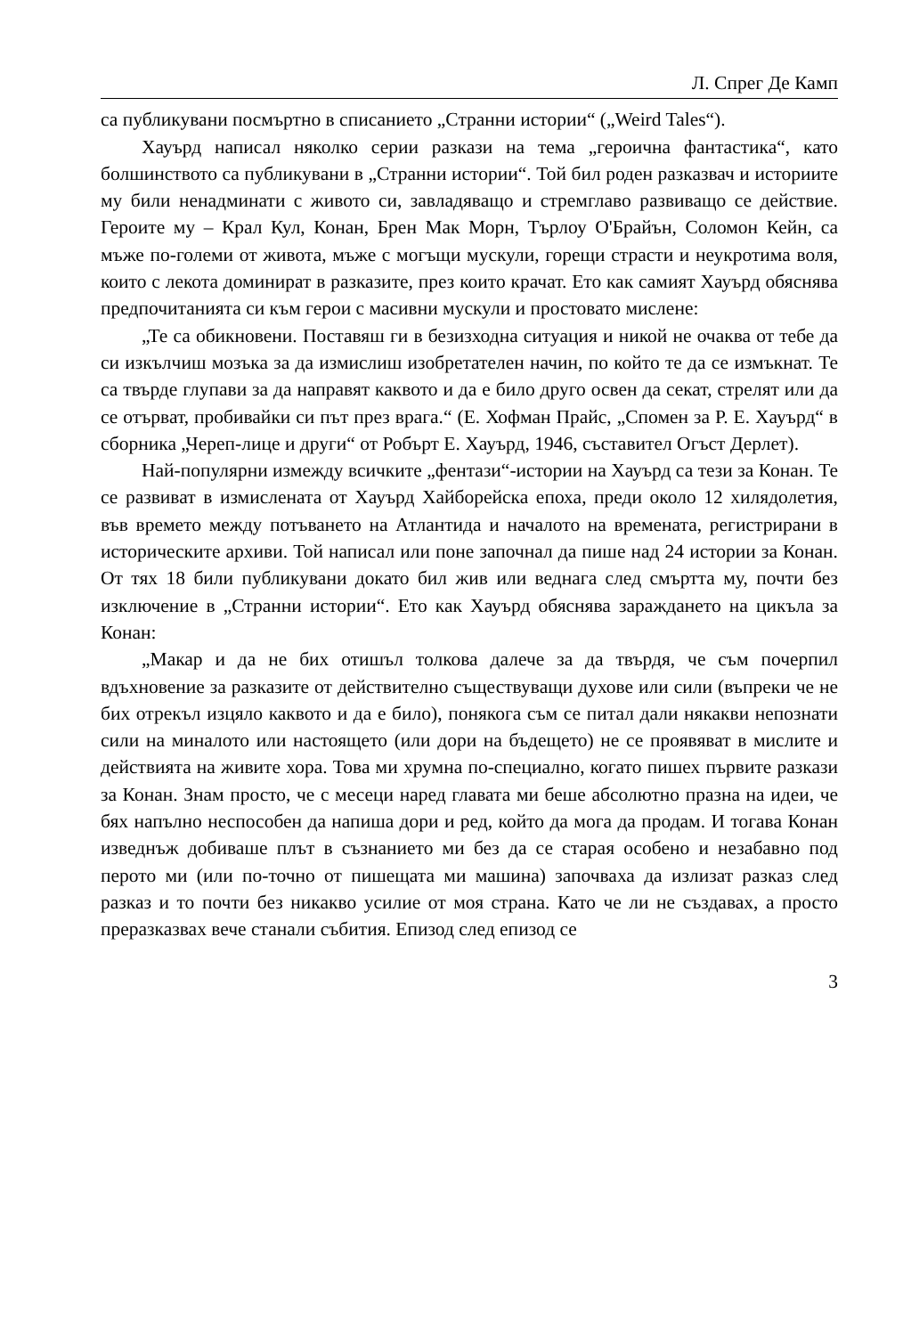Л. Спрег Де Камп
са публикувани посмъртно в списанието „Странни истории“ („Weird Tales“).
Хауърд написал няколко серии разкази на тема „героична фантастика“, като болшинството са публикувани в „Странни истории“. Той бил роден разказвач и историите му били ненадминати с живото си, завладяващо и стремглаво развиващо се действие. Героите му – Крал Кул, Конан, Брен Мак Морн, Търлоу О'Брайън, Соломон Кейн, са мъже по-големи от живота, мъже с могъщи мускули, горещи страсти и неукротима воля, които с лекота доминират в разказите, през които крачат. Ето как самият Хауърд обяснява предпочитанията си към герои с масивни мускули и простовато мислене:
„Те са обикновени. Поставяш ги в безизходна ситуация и никой не очаква от тебе да си изкълчиш мозъка за да измислиш изобретателен начин, по който те да се измъкнат. Те са твърде глупави за да направят каквото и да е било друго освен да секат, стрелят или да се отърват, пробивайки си път през врага.“ (Е. Хофман Прайс, „Спомен за Р. Е. Хауърд“ в сборника „Череп-лице и други“ от Робърт Е. Хауърд, 1946, съставител Огъст Дерлет).
Най-популярни измежду всичките „фентази“-истории на Хауърд са тези за Конан. Те се развиват в измислената от Хауърд Хайборейска епоха, преди около 12 хилядолетия, във времето между потъването на Атлантида и началото на времената, регистрирани в историческите архиви. Той написал или поне започнал да пише над 24 истории за Конан. От тях 18 били публикувани докато бил жив или веднага след смъртта му, почти без изключение в „Странни истории“. Ето как Хауърд обяснява зараждането на цикъла за Конан:
„Макар и да не бих отишъл толкова далече за да твърдя, че съм почерпил вдъхновение за разказите от действително съществуващи духове или сили (въпреки че не бих отрекъл изцяло каквото и да е било), понякога съм се питал дали някакви непознати сили на миналото или настоящето (или дори на бъдещето) не се проявяват в мислите и действията на живите хора. Това ми хрумна по-специално, когато пишех първите разкази за Конан. Знам просто, че с месеци наред главата ми беше абсолютно празна на идеи, че бях напълно неспособен да напиша дори и ред, който да мога да продам. И тогава Конан изведнъж добиваше плът в съзнанието ми без да се старая особено и незабавно под перото ми (или по-точно от пишещата ми машина) започваха да излизат разказ след разказ и то почти без никакво усилие от моя страна. Като че ли не създавах, а просто преразказвах вече станали събития. Епизод след епизод се
3